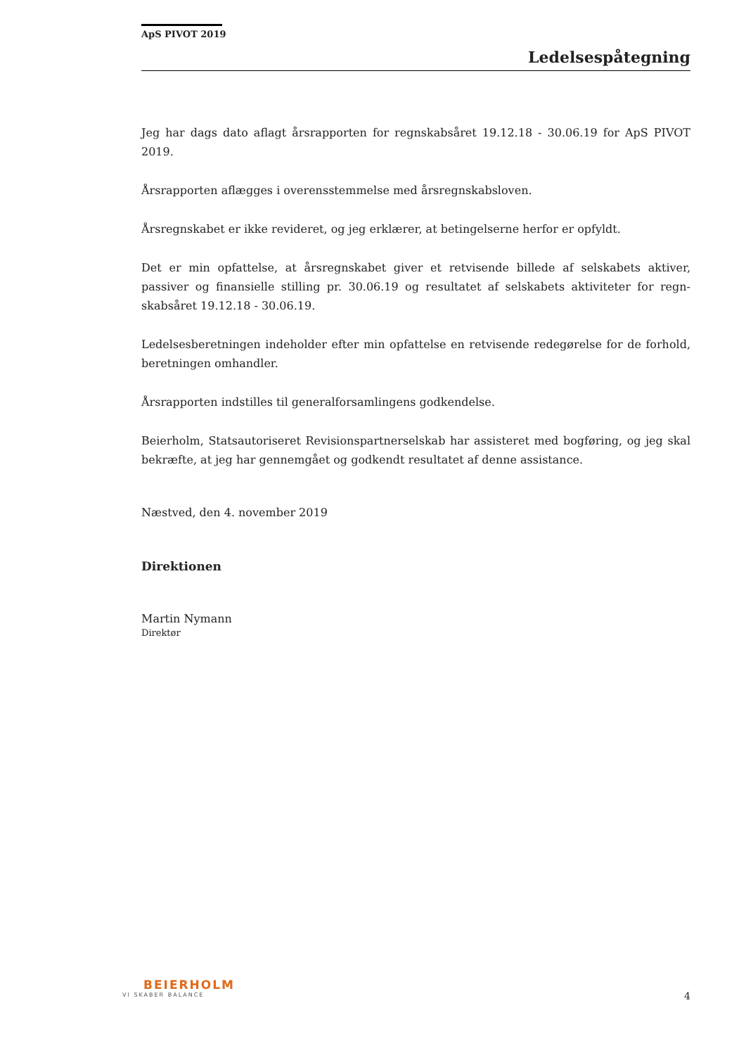ApS PIVOT 2019
Ledelsespåtegning
Jeg har dags dato aflagt årsrapporten for regnskabsåret 19.12.18 - 30.06.19 for ApS PIVOT 2019.
Årsrapporten aflægges i overensstemmelse med årsregnskabsloven.
Årsregnskabet er ikke revideret, og jeg erklærer, at betingelserne herfor er opfyldt.
Det er min opfattelse, at årsregnskabet giver et retvisende billede af selskabets aktiver, passiver og finansielle stilling pr. 30.06.19 og resultatet af selskabets aktiviteter for regn-skabsåret 19.12.18 - 30.06.19.
Ledelsesberetningen indeholder efter min opfattelse en retvisende redegørelse for de forhold, beretningen omhandler.
Årsrapporten indstilles til generalforsamlingens godkendelse.
Beierholm, Statsautoriseret Revisionspartnerselskab har assisteret med bogføring, og jeg skal bekræfte, at jeg har gennemgået og godkendt resultatet af denne assistance.
Næstved, den 4. november 2019
Direktionen
Martin Nymann
Direktør
BEIERHOLM
VI SKABER BALANCE
4